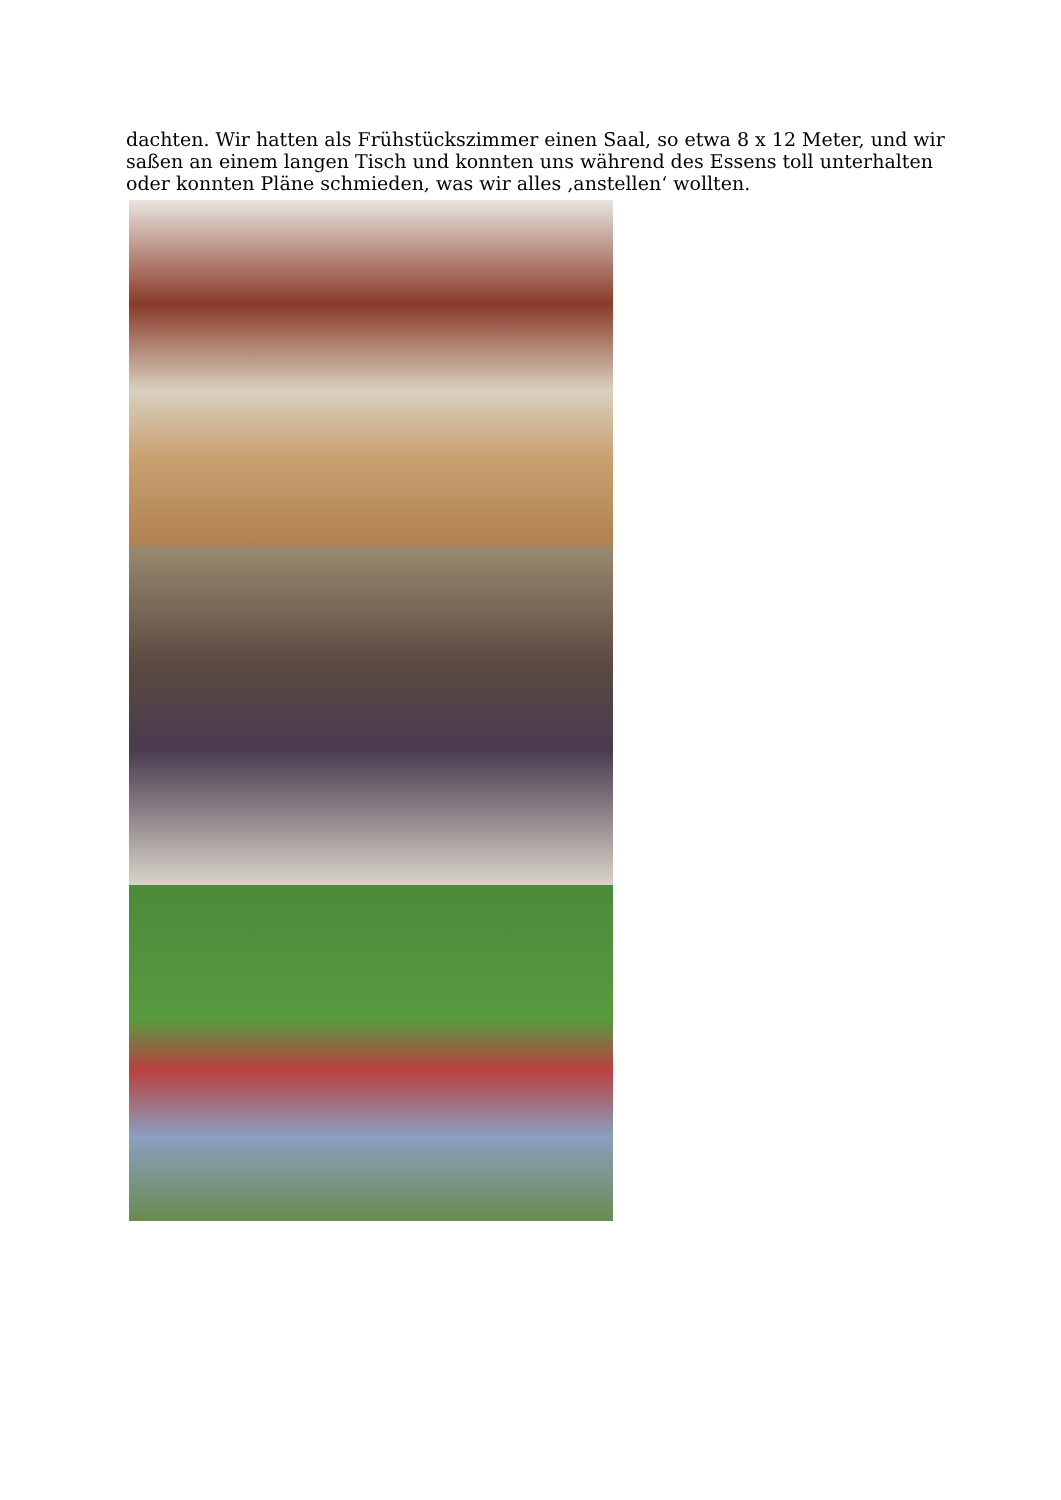dachten. Wir hatten als Frühstückszimmer einen Saal, so etwa 8 x 12 Meter, und wir saßen an einem langen Tisch und konnten uns während des Essens toll unterhalten oder konnten Pläne schmieden, was wir alles ‚anstellen‘ wollten.